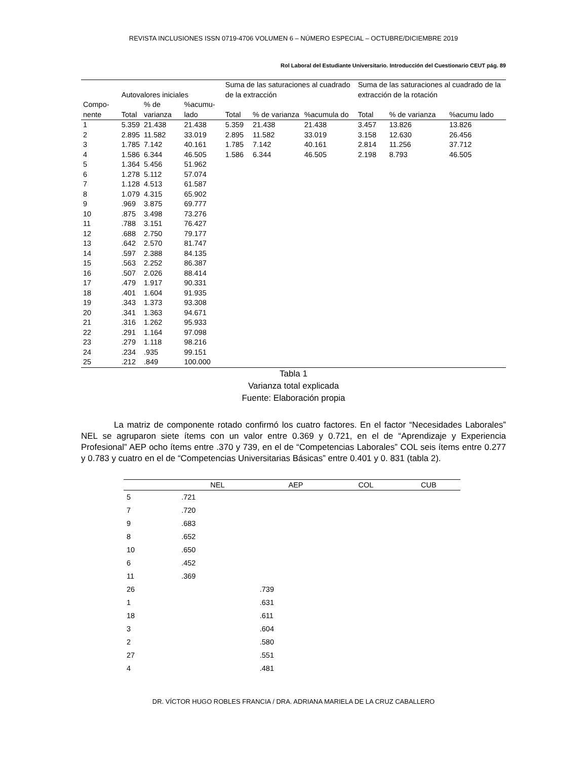REVISTA INCLUSIONES ISSN 0719-4706 VOLUMEN 6 – NÚMERO ESPECIAL – OCTUBRE/DICIEMBRE 2019
Rol Laboral del Estudiante Universitario. Introducción del Cuestionario CEUT pág. 89
| | Autovalores iniciales | | | Suma de las saturaciones al cuadrado de la extracción | | | Suma de las saturaciones al cuadrado de la extracción de la rotación | | |
| --- | --- | --- | --- | --- | --- | --- | --- | --- | --- |
| Compo-nente | Total | % de varianza | %acumu-lado | Total | % de varianza | %acumula do | Total | % de varianza | %acumu lado |
| 1 | 5.359 | 21.438 | 21.438 | 5.359 | 21.438 | 21.438 | 3.457 | 13.826 | 13.826 |
| 2 | 2.895 | 11.582 | 33.019 | 2.895 | 11.582 | 33.019 | 3.158 | 12.630 | 26.456 |
| 3 | 1.785 | 7.142 | 40.161 | 1.785 | 7.142 | 40.161 | 2.814 | 11.256 | 37.712 |
| 4 | 1.586 | 6.344 | 46.505 | 1.586 | 6.344 | 46.505 | 2.198 | 8.793 | 46.505 |
| 5 | 1.364 | 5.456 | 51.962 | | | | | | |
| 6 | 1.278 | 5.112 | 57.074 | | | | | | |
| 7 | 1.128 | 4.513 | 61.587 | | | | | | |
| 8 | 1.079 | 4.315 | 65.902 | | | | | | |
| 9 | .969 | 3.875 | 69.777 | | | | | | |
| 10 | .875 | 3.498 | 73.276 | | | | | | |
| 11 | .788 | 3.151 | 76.427 | | | | | | |
| 12 | .688 | 2.750 | 79.177 | | | | | | |
| 13 | .642 | 2.570 | 81.747 | | | | | | |
| 14 | .597 | 2.388 | 84.135 | | | | | | |
| 15 | .563 | 2.252 | 86.387 | | | | | | |
| 16 | .507 | 2.026 | 88.414 | | | | | | |
| 17 | .479 | 1.917 | 90.331 | | | | | | |
| 18 | .401 | 1.604 | 91.935 | | | | | | |
| 19 | .343 | 1.373 | 93.308 | | | | | | |
| 20 | .341 | 1.363 | 94.671 | | | | | | |
| 21 | .316 | 1.262 | 95.933 | | | | | | |
| 22 | .291 | 1.164 | 97.098 | | | | | | |
| 23 | .279 | 1.118 | 98.216 | | | | | | |
| 24 | .234 | .935 | 99.151 | | | | | | |
| 25 | .212 | .849 | 100.000 | | | | | | |
Tabla 1
Varianza total explicada
Fuente: Elaboración propia
La matriz de componente rotado confirmó los cuatro factores. En el factor “Necesidades Laborales” NEL se agruparon siete ítems con un valor entre 0.369 y 0.721, en el de “Aprendizaje y Experiencia Profesional” AEP ocho ítems entre .370 y 739, en el de “Competencias Laborales” COL seis ítems entre 0.277 y 0.783 y cuatro en el de “Competencias Universitarias Básicas” entre 0.401 y 0. 831 (tabla 2).
| | NEL | AEP | COL | CUB |
| --- | --- | --- | --- | --- |
| 5 | .721 | | | |
| 7 | .720 | | | |
| 9 | .683 | | | |
| 8 | .652 | | | |
| 10 | .650 | | | |
| 6 | .452 | | | |
| 11 | .369 | | | |
| 26 | | .739 | | |
| 1 | | .631 | | |
| 18 | | .611 | | |
| 3 | | .604 | | |
| 2 | | .580 | | |
| 27 | | .551 | | |
| 4 | | .481 | | |
DR. VÍCTOR HUGO ROBLES FRANCIA / DRA. ADRIANA MARIELA DE LA CRUZ CABALLERO